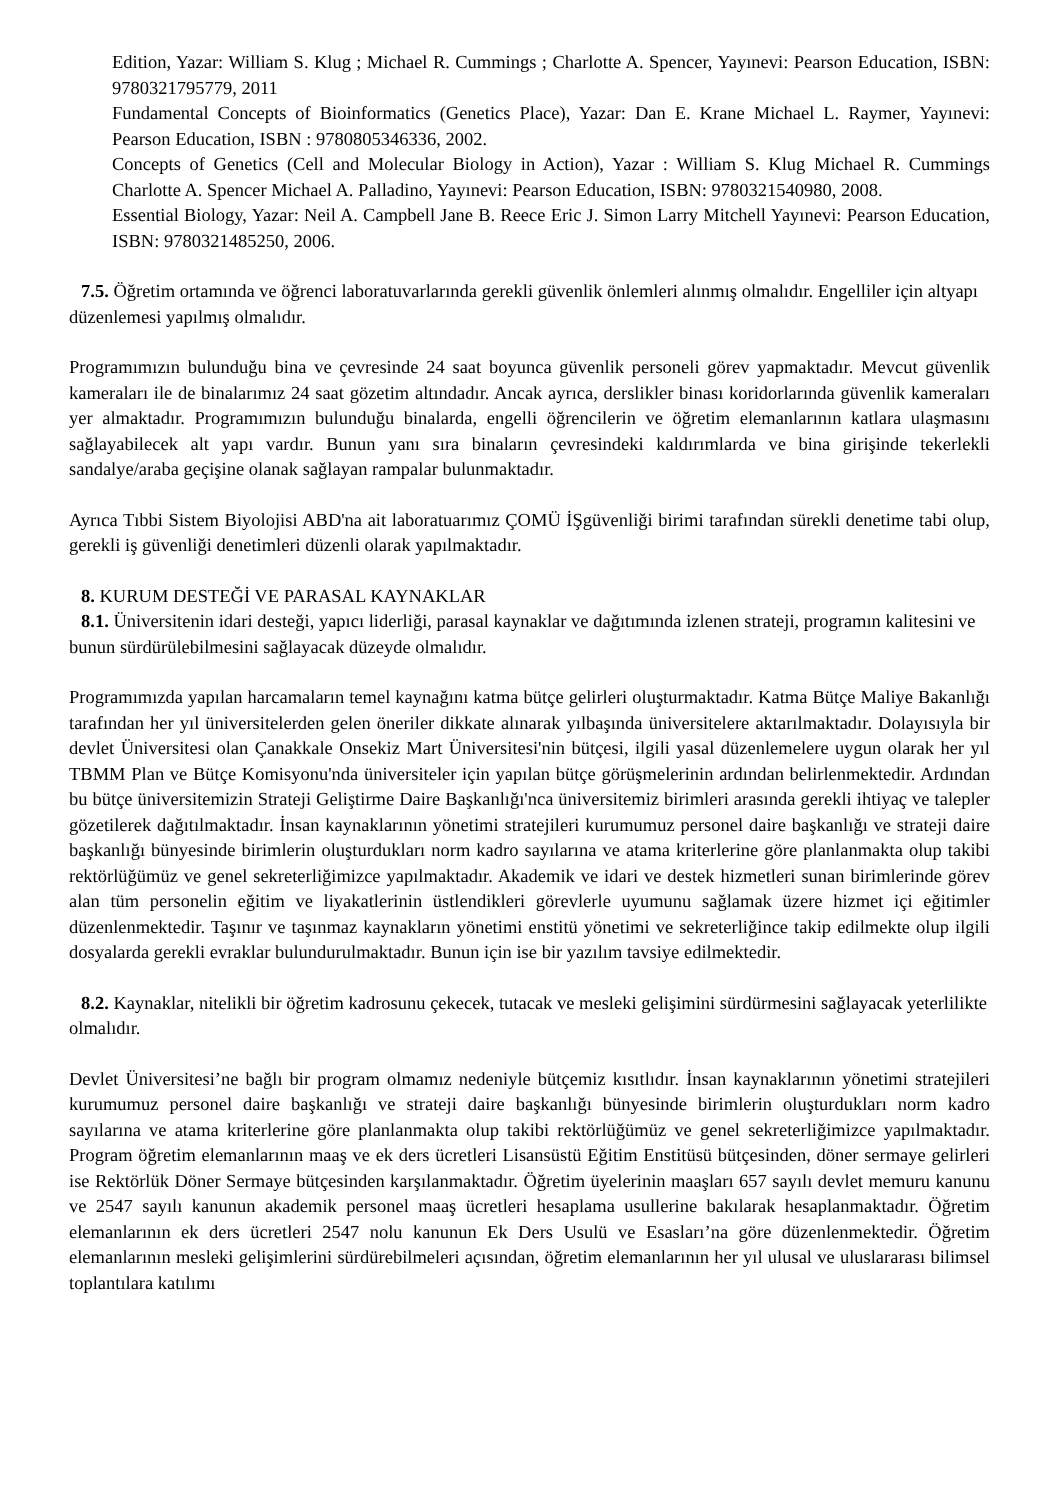Edition, Yazar: William S. Klug ; Michael R. Cummings ; Charlotte A. Spencer, Yayınevi: Pearson Education, ISBN: 9780321795779, 2011
Fundamental Concepts of Bioinformatics (Genetics Place), Yazar: Dan E. Krane Michael L. Raymer, Yayınevi: Pearson Education, ISBN : 9780805346336, 2002.
Concepts of Genetics (Cell and Molecular Biology in Action), Yazar : William S. Klug Michael R. Cummings Charlotte A. Spencer Michael A. Palladino, Yayınevi: Pearson Education, ISBN: 9780321540980, 2008.
Essential Biology, Yazar: Neil A. Campbell Jane B. Reece Eric J. Simon Larry Mitchell Yayınevi: Pearson Education, ISBN: 9780321485250, 2006.
7.5. Öğretim ortamında ve öğrenci laboratuvarlarında gerekli güvenlik önlemleri alınmış olmalıdır. Engelliler için altyapı düzenlemesi yapılmış olmalıdır.
Programımızın bulunduğu bina ve çevresinde 24 saat boyunca güvenlik personeli görev yapmaktadır. Mevcut güvenlik kameraları ile de binalarımız 24 saat gözetim altındadır. Ancak ayrıca, derslikler binası koridorlarında güvenlik kameraları yer almaktadır. Programımızın bulunduğu binalarda, engelli öğrencilerin ve öğretim elemanlarının katlara ulaşmasını sağlayabilecek alt yapı vardır. Bunun yanı sıra binaların çevresindeki kaldırımlarda ve bina girişinde tekerlekli sandalye/araba geçişine olanak sağlayan rampalar bulunmaktadır.
Ayrıca Tıbbi Sistem Biyolojisi ABD'na ait laboratuarımız ÇOMÜ İŞgüvenliği birimi tarafından sürekli denetime tabi olup, gerekli iş güvenliği denetimleri düzenli olarak yapılmaktadır.
8. KURUM DESTEĞİ VE PARASAL KAYNAKLAR
8.1. Üniversitenin idari desteği, yapıcı liderliği, parasal kaynaklar ve dağıtımında izlenen strateji, programın kalitesini ve bunun sürdürülebilmesini sağlayacak düzeyde olmalıdır.
Programımızda yapılan harcamaların temel kaynağını katma bütçe gelirleri oluşturmaktadır. Katma Bütçe Maliye Bakanlığı tarafından her yıl üniversitelerden gelen öneriler dikkate alınarak yılbaşında üniversitelere aktarılmaktadır. Dolayısıyla bir devlet Üniversitesi olan Çanakkale Onsekiz Mart Üniversitesi'nin bütçesi, ilgili yasal düzenlemelere uygun olarak her yıl TBMM Plan ve Bütçe Komisyonu'nda üniversiteler için yapılan bütçe görüşmelerinin ardından belirlenmektedir. Ardından bu bütçe üniversitemizin Strateji Geliştirme Daire Başkanlığı'nca üniversitemiz birimleri arasında gerekli ihtiyaç ve talepler gözetilerek dağıtılmaktadır. İnsan kaynaklarının yönetimi stratejileri kurumumuz personel daire başkanlığı ve strateji daire başkanlığı bünyesinde birimlerin oluşturdukları norm kadro sayılarına ve atama kriterlerine göre planlanmakta olup takibi rektörlüğümüz ve genel sekreterliğimizce yapılmaktadır. Akademik ve idari ve destek hizmetleri sunan birimlerinde görev alan tüm personelin eğitim ve liyakatlerinin üstlendikleri görevlerle uyumunu sağlamak üzere hizmet içi eğitimler düzenlenmektedir. Taşınır ve taşınmaz kaynakların yönetimi enstitü yönetimi ve sekreterliğince takip edilmekte olup ilgili dosyalarda gerekli evraklar bulundurulmaktadır. Bunun için ise bir yazılım tavsiye edilmektedir.
8.2. Kaynaklar, nitelikli bir öğretim kadrosunu çekecek, tutacak ve mesleki gelişimini sürdürmesini sağlayacak yeterlilikte olmalıdır.
Devlet Üniversitesi’ne bağlı bir program olmamız nedeniyle bütçemiz kısıtlıdır. İnsan kaynaklarının yönetimi stratejileri kurumumuz personel daire başkanlığı ve strateji daire başkanlığı bünyesinde birimlerin oluşturdukları norm kadro sayılarına ve atama kriterlerine göre planlanmakta olup takibi rektörlüğümüz ve genel sekreterliğimizce yapılmaktadır. Program öğretim elemanlarının maaş ve ek ders ücretleri Lisansüstü Eğitim Enstitüsü bütçesinden, döner sermaye gelirleri ise Rektörlük Döner Sermaye bütçesinden karşılanmaktadır. Öğretim üyelerinin maaşları 657 sayılı devlet memuru kanunu ve 2547 sayılı kanunun akademik personel maaş ücretleri hesaplama usullerine bakılarak hesaplanmaktadır. Öğretim elemanlarının ek ders ücretleri 2547 nolu kanunun Ek Ders Usulü ve Esasları’na göre düzenlenmektedir. Öğretim elemanlarının mesleki gelişimlerini sürdürebilmeleri açısından, öğretim elemanlarının her yıl ulusal ve uluslararası bilimsel toplantılara katılımı